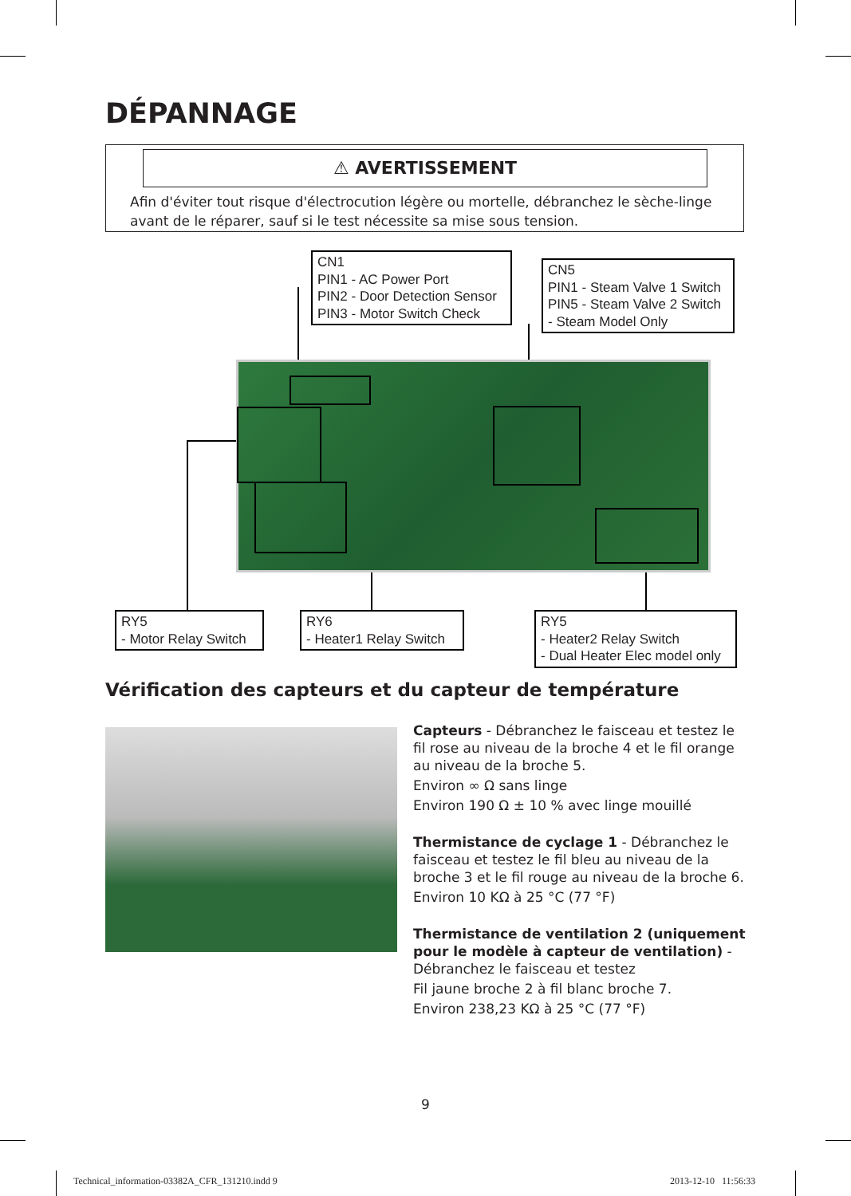DÉPANNAGE
⚠ AVERTISSEMENT
Afin d'éviter tout risque d'électrocution légère ou mortelle, débranchez le sèche-linge avant de le réparer, sauf si le test nécessite sa mise sous tension.
CN1
PIN1 - AC Power Port
PIN2 - Door Detection Sensor
PIN3 - Motor Switch Check
CN5
PIN1 - Steam Valve 1 Switch
PIN5 - Steam Valve 2 Switch
- Steam Model Only
RY5
- Motor Relay Switch
RY6
- Heater1 Relay Switch
RY5
- Heater2 Relay Switch
- Dual Heater Elec model only
Vérification des capteurs et du capteur de température
Capteurs - Débranchez le faisceau et testez le fil rose au niveau de la broche 4 et le fil orange au niveau de la broche 5.
Environ ∞ Ω sans linge
Environ 190 Ω ± 10 % avec linge mouillé
Thermistance de cyclage 1 - Débranchez le faisceau et testez le fil bleu au niveau de la broche 3 et le fil rouge au niveau de la broche 6.
Environ 10 KΩ à 25 °C (77 °F)
Thermistance de ventilation 2 (uniquement pour le modèle à capteur de ventilation) - Débranchez le faisceau et testez
Fil jaune broche 2 à fil blanc broche 7.
Environ 238,23 KΩ à 25 °C (77 °F)
9
Technical_information-03382A_CFR_131210.indd 9
2013-12-10 11:56:33